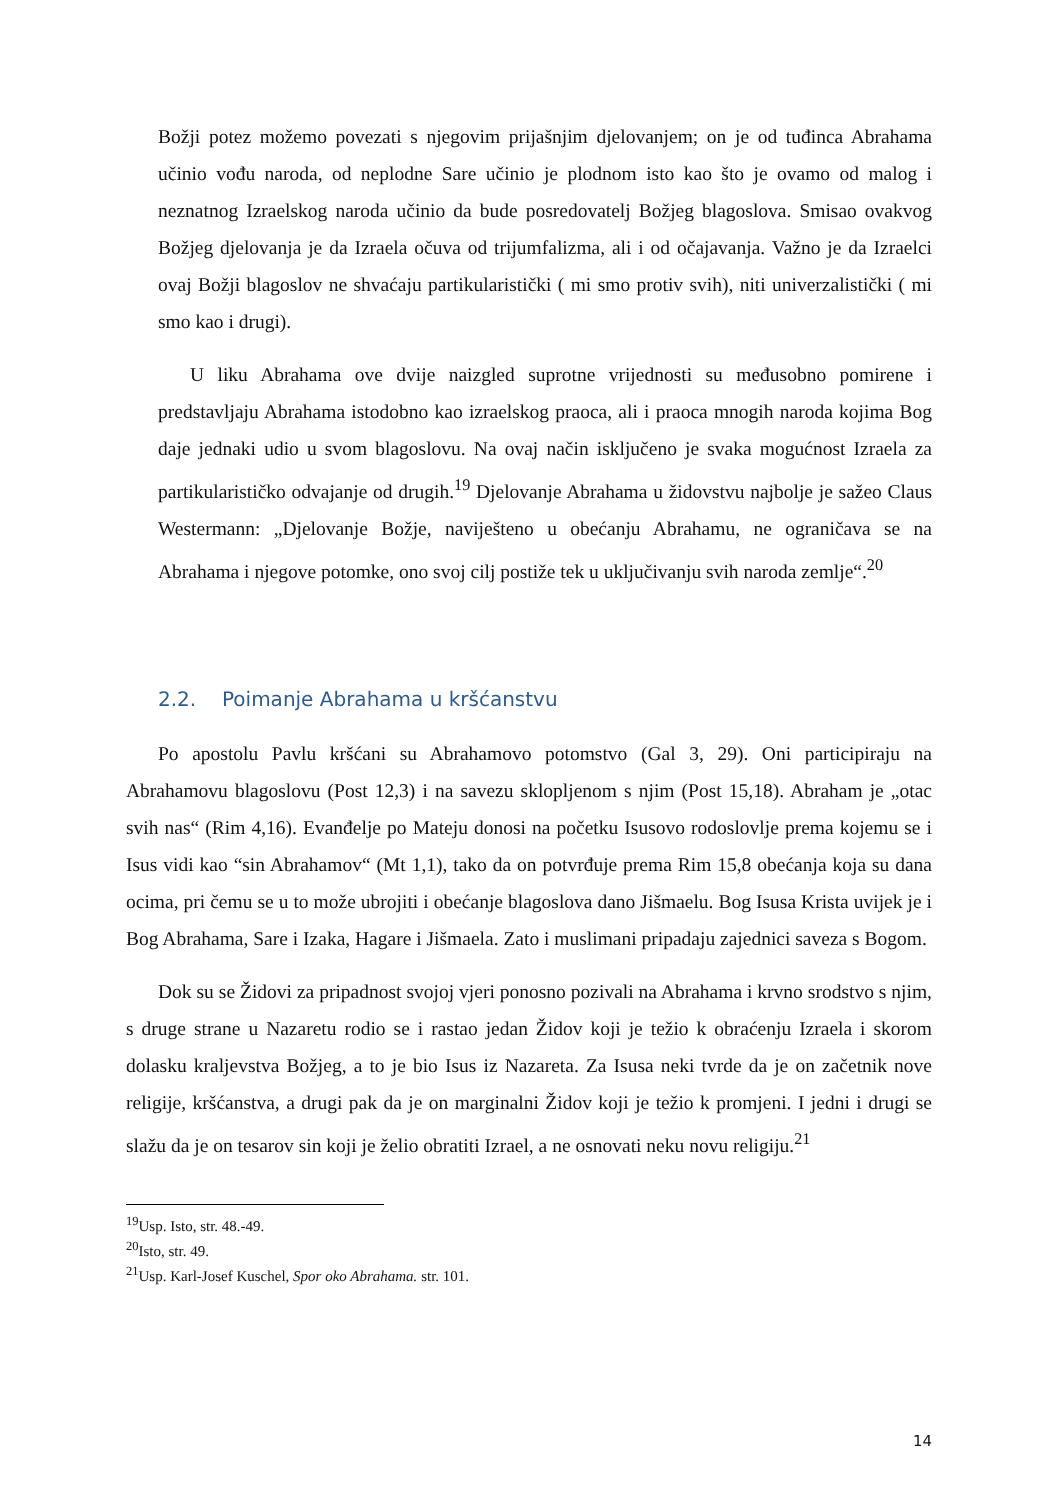Božji potez možemo povezati s njegovim prijašnjim djelovanjem; on je od tuđinca Abrahama učinio vođu naroda, od neplodne Sare učinio je plodnom isto kao što je ovamo od malog i neznatnog Izraelskog naroda učinio da bude posredovatelj Božjeg blagoslova. Smisao ovakvog Božjeg djelovanja je da Izraela očuva od trijumfalizma, ali i od očajavanja. Važno je da Izraelci ovaj Božji blagoslov ne shvaćaju partikularistički ( mi smo protiv svih), niti univerzalistički ( mi smo kao i drugi).
U liku Abrahama ove dvije naizgled suprotne vrijednosti su međusobno pomirene i predstavljaju Abrahama istodobno kao izraelskog praoca, ali i praoca mnogih naroda kojima Bog daje jednaki udio u svom blagoslovu. Na ovaj način isključeno je svaka mogućnost Izraela za partikularističko odvajanje od drugih.<sup>19</sup> Djelovanje Abrahama u židovstvu najbolje je sažeo Claus Westermann: „Djelovanje Božje, naviješteno u obećanju Abrahamu, ne ograničava se na Abrahama i njegove potomke, ono svoj cilj postiže tek u uključivanju svih naroda zemlje“.<sup>20</sup>
2.2. Poimanje Abrahama u kršćanstvu
Po apostolu Pavlu kršćani su Abrahamovo potomstvo (Gal 3, 29). Oni participiraju na Abrahamovu blagoslovu (Post 12,3) i na savezu sklopljenom s njim (Post 15,18). Abraham je „otac svih nas“ (Rim 4,16). Evanđelje po Mateju donosi na početku Isusovo rodoslovlje prema kojemu se i Isus vidi kao “sin Abrahamov“ (Mt 1,1), tako da on potvrđuje prema Rim 15,8 obećanja koja su dana ocima, pri čemu se u to može ubrojiti i obećanje blagoslova dano Jišmaelu. Bog Isusa Krista uvijek je i Bog Abrahama, Sare i Izaka, Hagare i Jišmaela. Zato i muslimani pripadaju zajednici saveza s Bogom.
Dok su se Židovi za pripadnost svojoj vjeri ponosno pozivali na Abrahama i krvno srodstvo s njim, s druge strane u Nazaretu rodio se i rastao jedan Židov koji je težio k obraćenju Izraela i skorom dolasku kraljevstva Božjeg, a to je bio Isus iz Nazareta. Za Isusa neki tvrde da je on začetnik nove religije, kršćanstva, a drugi pak da je on marginalni Židov koji je težio k promjeni. I jedni i drugi se slažu da je on tesarov sin koji je želio obratiti Izrael, a ne osnovati neku novu religiju.<sup>21</sup>
<sup>19</sup> Usp. Isto, str. 48.-49.
<sup>20</sup> Isto, str. 49.
<sup>21</sup> Usp. Karl-Josef Kuschel, Spor oko Abrahama. str. 101.
14